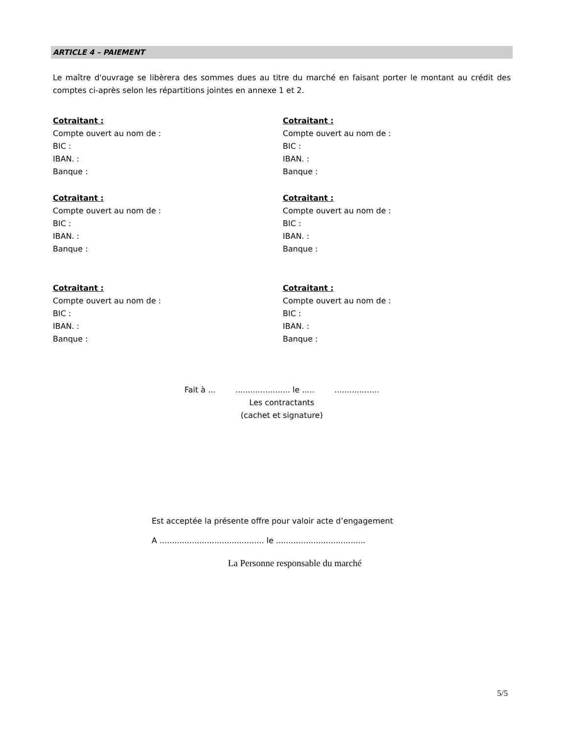ARTICLE 4 – PAIEMENT
Le maître d'ouvrage se libèrera des sommes dues au titre du marché en faisant porter le montant au crédit des comptes ci-après selon les répartitions jointes en annexe 1 et 2.
Cotraitant :
Compte ouvert au nom de :
BIC :
IBAN. :
Banque :
Cotraitant :
Compte ouvert au nom de :
BIC :
IBAN. :
Banque :
Cotraitant :
Compte ouvert au nom de :
BIC :
IBAN. :
Banque :
Cotraitant :
Compte ouvert au nom de :
BIC :
IBAN. :
Banque :
Cotraitant :
Compte ouvert au nom de :
BIC :
IBAN. :
Banque :
Cotraitant :
Compte ouvert au nom de :
BIC :
IBAN. :
Banque :
Fait à ... ...................... le ..... ..................
Les contractants
(cachet et signature)
Est acceptée la présente offre pour valoir acte d’engagement
A .......................................... le ....................................
La Personne responsable du marché
5/5